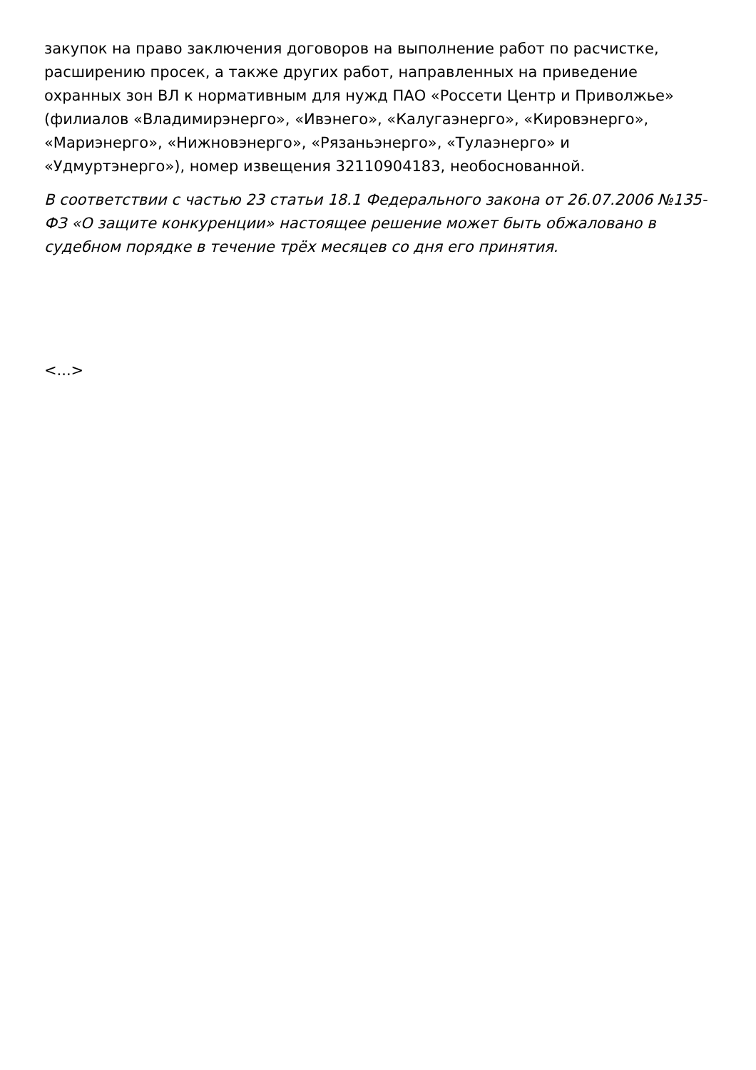закупок на право заключения договоров на выполнение работ по расчистке, расширению просек, а также других работ, направленных на приведение охранных зон ВЛ к нормативным для нужд ПАО «Россети Центр и Приволжье» (филиалов «Владимирэнерго», «Ивэнего», «Калугаэнерго», «Кировэнерго», «Мариэнерго», «Нижновэнерго», «Рязаньэнерго», «Тулаэнерго» и «Удмуртэнерго»), номер извещения 32110904183, необоснованной.
В соответствии с частью 23 статьи 18.1 Федерального закона от 26.07.2006 №135-ФЗ «О защите конкуренции» настоящее решение может быть обжаловано в судебном порядке в течение трёх месяцев со дня его принятия.
<...>